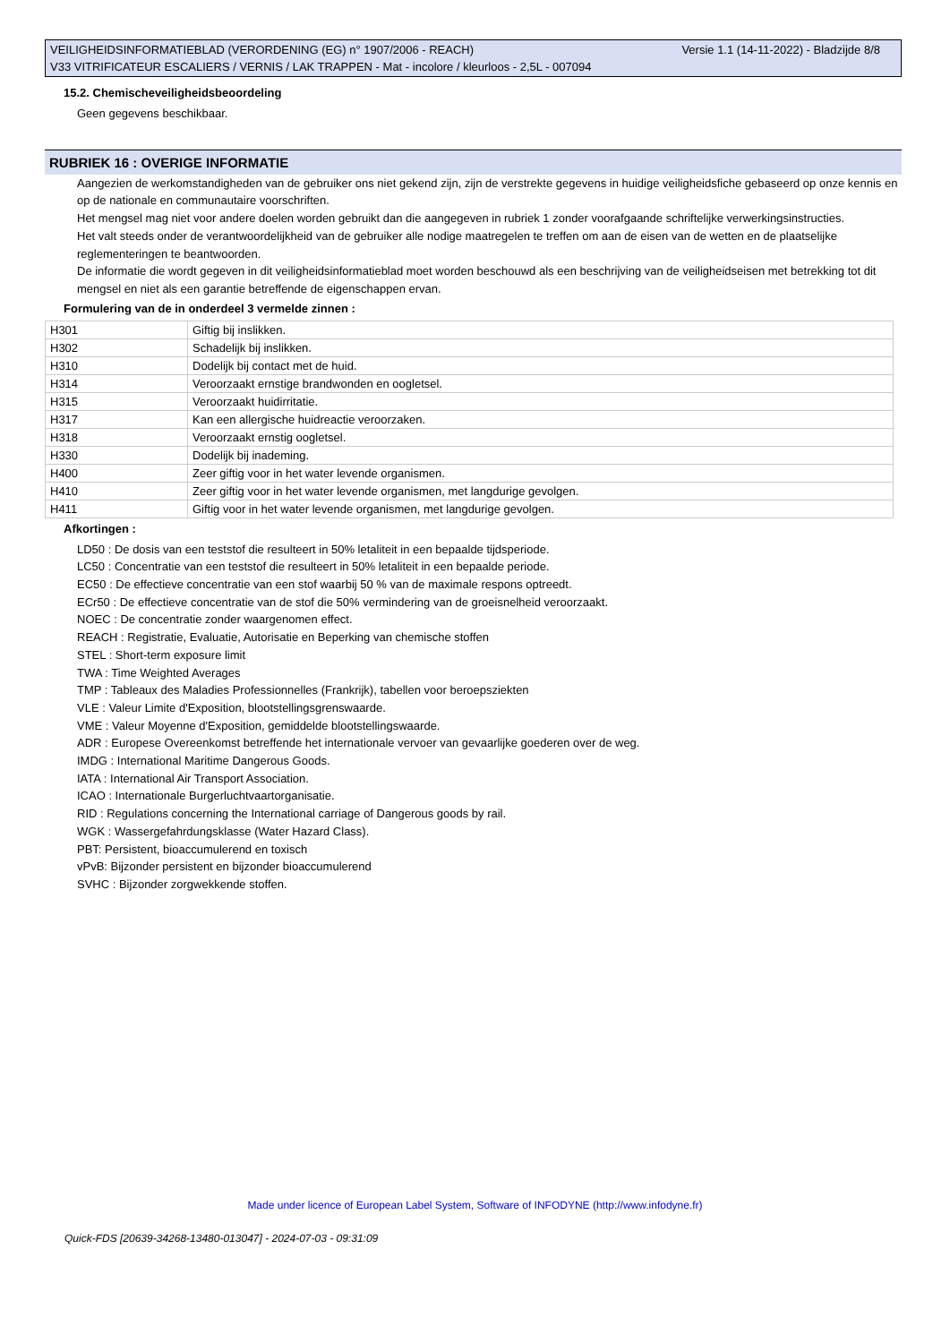Versie 1.1 (14-11-2022) - Bladzijde 8/8 VEILIGHEIDSINFORMATIEBLAD (VERORDENING (EG) n° 1907/2006 - REACH)
V33 VITRIFICATEUR ESCALIERS / VERNIS / LAK TRAPPEN - Mat - incolore / kleurloos - 2,5L - 007094
15.2. Chemischeveiligheidsbeoordeling
Geen gegevens beschikbaar.
RUBRIEK 16 : OVERIGE INFORMATIE
Aangezien de werkomstandigheden van de gebruiker ons niet gekend zijn, zijn de verstrekte gegevens in huidige veiligheidsfiche gebaseerd op onze kennis en op de nationale en communautaire voorschriften.
Het mengsel mag niet voor andere doelen worden gebruikt dan die aangegeven in rubriek 1 zonder voorafgaande schriftelijke verwerkingsinstructies.
Het valt steeds onder de verantwoordelijkheid van de gebruiker alle nodige maatregelen te treffen om aan de eisen van de wetten en de plaatselijke reglementeringen te beantwoorden.
De informatie die wordt gegeven in dit veiligheidsinformatieblad moet worden beschouwd als een beschrijving van de veiligheidseisen met betrekking tot dit mengsel en niet als een garantie betreffende de eigenschappen ervan.
Formulering van de in onderdeel 3 vermelde zinnen :
| H301 | Giftig bij inslikken. |
| H302 | Schadelijk bij inslikken. |
| H310 | Dodelijk bij contact met de huid. |
| H314 | Veroorzaakt ernstige brandwonden en oogletsel. |
| H315 | Veroorzaakt huidirritatie. |
| H317 | Kan een allergische huidreactie veroorzaken. |
| H318 | Veroorzaakt ernstig oogletsel. |
| H330 | Dodelijk bij inademing. |
| H400 | Zeer giftig voor in het water levende organismen. |
| H410 | Zeer giftig voor in het water levende organismen, met langdurige gevolgen. |
| H411 | Giftig voor in het water levende organismen, met langdurige gevolgen. |
Afkortingen :
LD50 : De dosis van een teststof die resulteert in 50% letaliteit in een bepaalde tijdsperiode.
LC50 : Concentratie van een teststof die resulteert in 50% letaliteit in een bepaalde periode.
EC50 : De effectieve concentratie van een stof waarbij 50 % van de maximale respons optreedt.
ECr50 : De effectieve concentratie van de stof die 50% vermindering van de groeisnelheid veroorzaakt.
NOEC : De concentratie zonder waargenomen effect.
REACH : Registratie, Evaluatie, Autorisatie en Beperking van chemische stoffen
STEL : Short-term exposure limit
TWA : Time Weighted Averages
TMP : Tableaux des Maladies Professionnelles (Frankrijk), tabellen voor beroepsziekten
VLE : Valeur Limite d'Exposition, blootstellingsgrenswaarde.
VME : Valeur Moyenne d'Exposition, gemiddelde blootstellingswaarde.
ADR : Europese Overeenkomst betreffende het internationale vervoer van gevaarlijke goederen over de weg.
IMDG : International Maritime Dangerous Goods.
IATA : International Air Transport Association.
ICAO : Internationale Burgerluchtvaartorganisatie.
RID : Regulations concerning the International carriage of Dangerous goods by rail.
WGK : Wassergefahrdungsklasse (Water Hazard Class).
PBT: Persistent, bioaccumulerend en toxisch
vPvB: Bijzonder persistent en bijzonder bioaccumulerend
SVHC : Bijzonder zorgwekkende stoffen.
Made under licence of European Label System, Software of INFODYNE (http://www.infodyne.fr)
Quick-FDS [20639-34268-13480-013047] - 2024-07-03 - 09:31:09